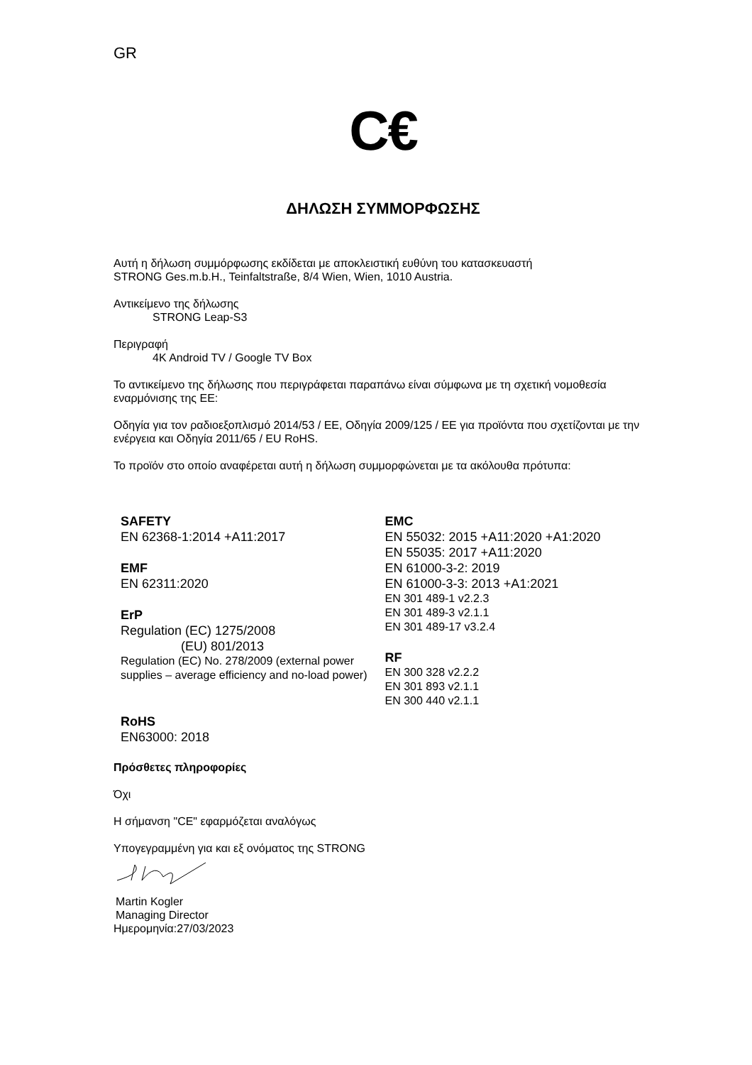GR
C€
ΔΗΛΩΣΗ ΣΥΜΜΟΡΦΩΣΗΣ
Αυτή η δήλωση συμμόρφωσης εκδίδεται με αποκλειστική ευθύνη του κατασκευαστή
STRONG Ges.m.b.H., Teinfaltstraße, 8/4 Wien, Wien, 1010 Austria.
Αντικείμενο της δήλωσης
STRONG Leap-S3
Περιγραφή
4K Android TV / Google TV Box
Το αντικείμενο της δήλωσης που περιγράφεται παραπάνω είναι σύμφωνα με τη σχετική νομοθεσία εναρμόνισης της ΕΕ:
Οδηγία για τον ραδιοεξοπλισμό 2014/53 / ΕΕ, Οδηγία 2009/125 / ΕΕ για προϊόντα που σχετίζονται με την ενέργεια και Οδηγία 2011/65 / EU RoHS.
Το προϊόν στο οποίο αναφέρεται αυτή η δήλωση συμμορφώνεται με τα ακόλουθα πρότυπα:
SAFETY
EN 62368-1:2014 +A11:2017
EMF
EN 62311:2020
ErP
Regulation (EC) 1275/2008
(EU) 801/2013
Regulation (EC) No. 278/2009 (external power supplies – average efficiency and no-load power)
RoHS
EN63000: 2018
EMC
EN 55032: 2015 +A11:2020 +A1:2020
EN 55035: 2017 +A11:2020
EN 61000-3-2: 2019
EN 61000-3-3: 2013 +A1:2021
EN 301 489-1 v2.2.3
EN 301 489-3 v2.1.1
EN 301 489-17 v3.2.4
RF
EN 300 328 v2.2.2
EN 301 893 v2.1.1
EN 300 440 v2.1.1
Πρόσθετες πληροφορίες
Όχι
Η σήμανση "CE" εφαρμόζεται αναλόγως
Υπογεγραμμένη για και εξ ονόματος της STRONG
Martin Kogler
Managing Director
Ημερομηνία:27/03/2023